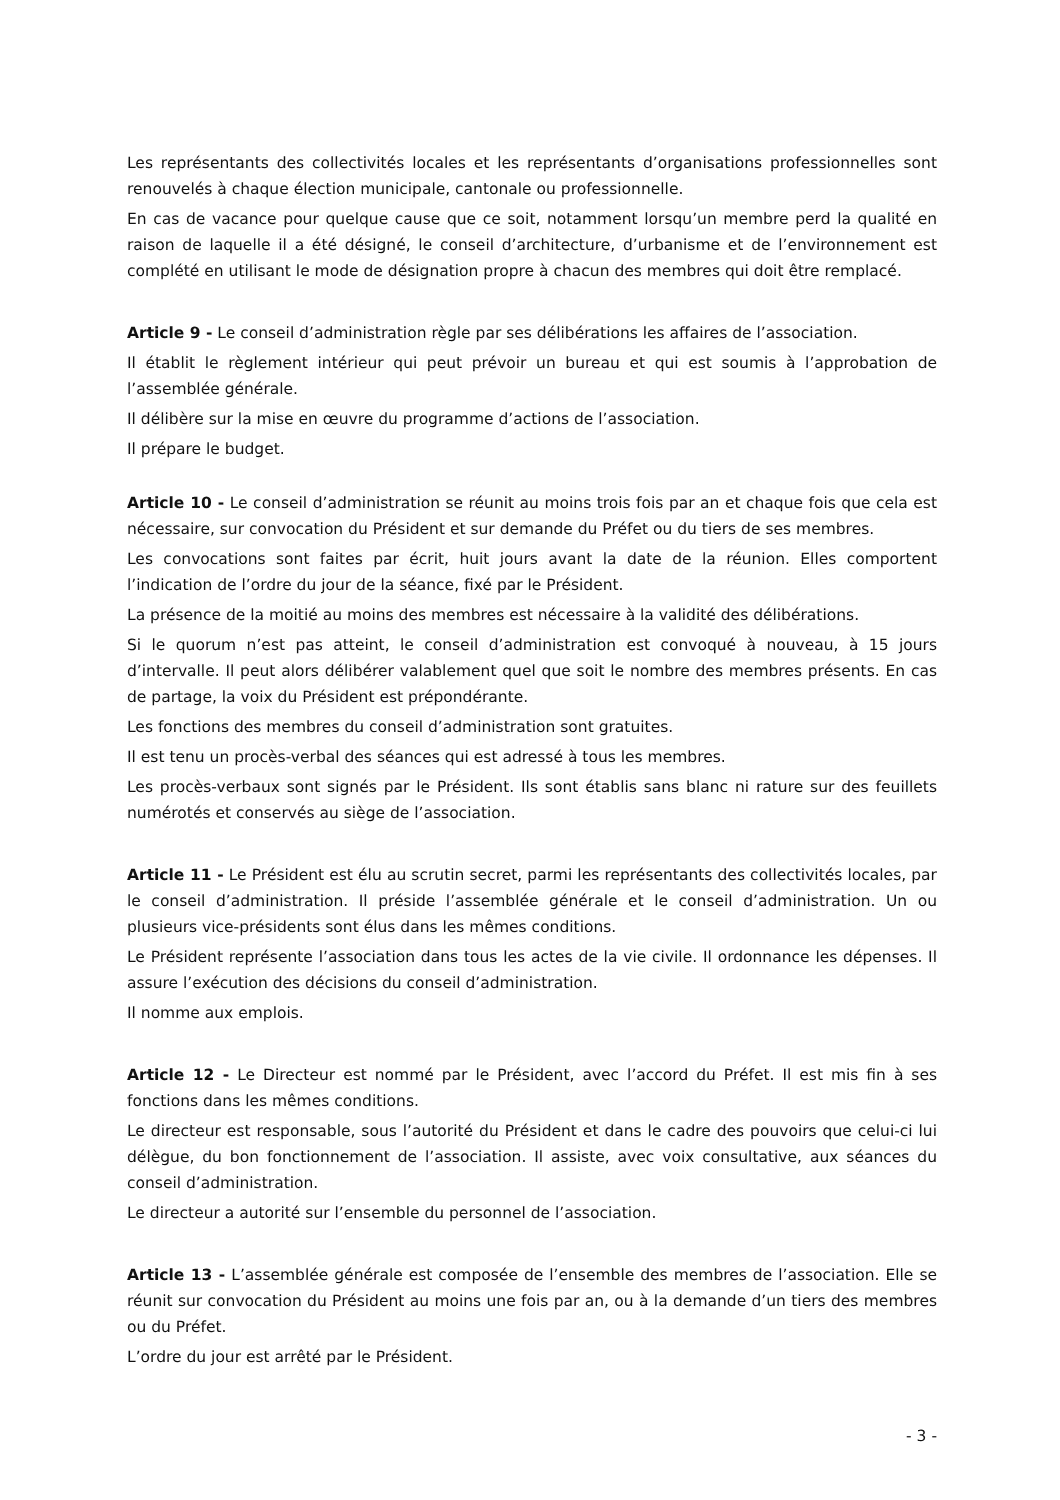Les représentants des collectivités locales et les représentants d’organisations professionnelles sont renouvelés à chaque élection municipale, cantonale ou professionnelle.
En cas de vacance pour quelque cause que ce soit, notamment lorsqu’un membre perd la qualité en raison de laquelle il a été désigné, le conseil d’architecture, d’urbanisme et de l’environnement est complété en utilisant le mode de désignation propre à chacun des membres qui doit être remplacé.
Article 9 - Le conseil d’administration règle par ses délibérations les affaires de l’association.
Il établit le règlement intérieur qui peut prévoir un bureau et qui est soumis à l’approbation de l’assemblée générale.
Il délibère sur la mise en œuvre du programme d’actions de l’association.
Il prépare le budget.
Article 10 - Le conseil d’administration se réunit au moins trois fois par an et chaque fois que cela est nécessaire, sur convocation du Président et sur demande du Préfet ou du tiers de ses membres.
Les convocations sont faites par écrit, huit jours avant la date de la réunion. Elles comportent l’indication de l’ordre du jour de la séance, fixé par le Président.
La présence de la moitié au moins des membres est nécessaire à la validité des délibérations.
Si le quorum n’est pas atteint, le conseil d’administration est convoqué à nouveau, à 15 jours d’intervalle. Il peut alors délibérer valablement quel que soit le nombre des membres présents. En cas de partage, la voix du Président est prépondérante.
Les fonctions des membres du conseil d’administration sont gratuites.
Il est tenu un procès-verbal des séances qui est adressé à tous les membres.
Les procès-verbaux sont signés par le Président. Ils sont établis sans blanc ni rature sur des feuillets numérotés et conservés au siège de l’association.
Article 11 - Le Président est élu au scrutin secret, parmi les représentants des collectivités locales, par le conseil d’administration. Il préside l’assemblée générale et le conseil d’administration. Un ou plusieurs vice-présidents sont élus dans les mêmes conditions.
Le Président représente l’association dans tous les actes de la vie civile. Il ordonnance les dépenses. Il assure l’exécution des décisions du conseil d’administration.
Il nomme aux emplois.
Article 12 - Le Directeur est nommé par le Président, avec l’accord du Préfet. Il est mis fin à ses fonctions dans les mêmes conditions.
Le directeur est responsable, sous l’autorité du Président et dans le cadre des pouvoirs que celui-ci lui délègue, du bon fonctionnement de l’association. Il assiste, avec voix consultative, aux séances du conseil d’administration.
Le directeur a autorité sur l’ensemble du personnel de l’association.
Article 13 - L’assemblée générale est composée de l’ensemble des membres de l’association. Elle se réunit sur convocation du Président au moins une fois par an, ou à la demande d’un tiers des membres ou du Préfet.
L’ordre du jour est arrêté par le Président.
- 3 -